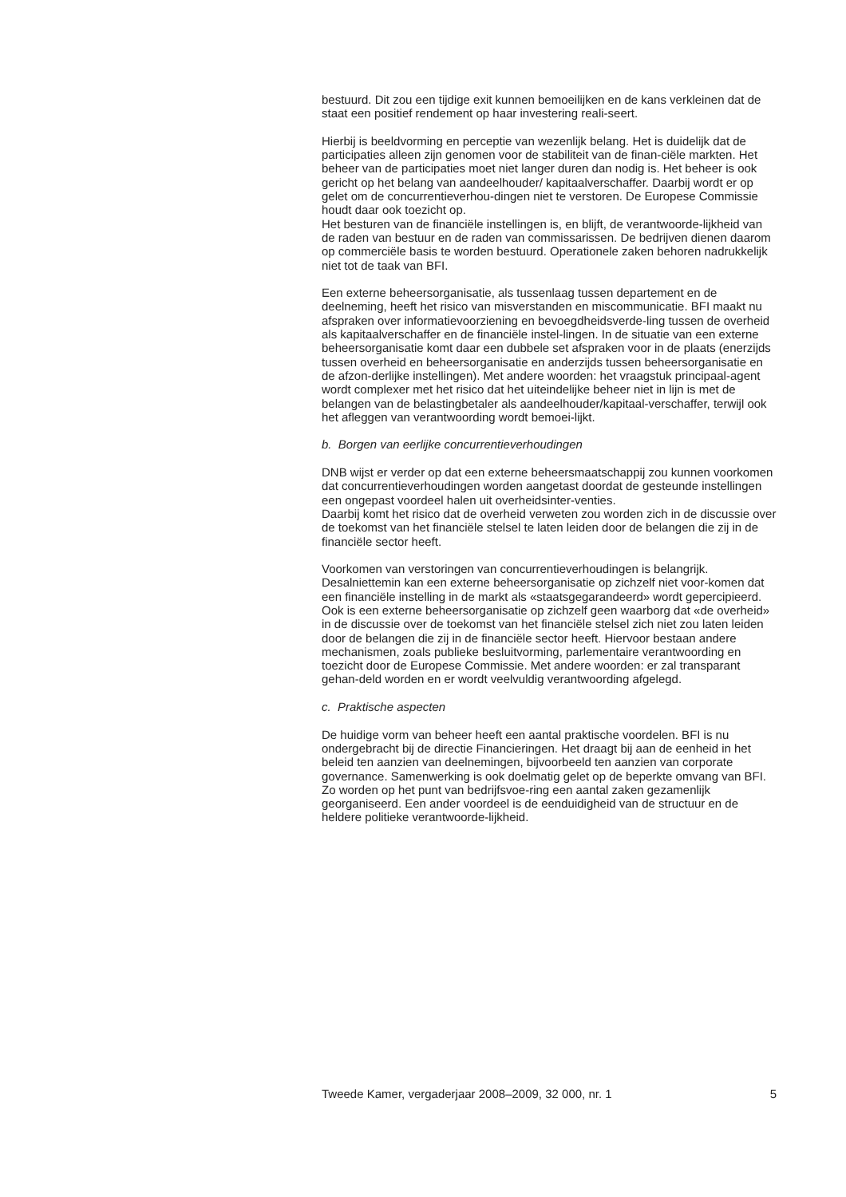bestuurd. Dit zou een tijdige exit kunnen bemoeilijken en de kans verkleinen dat de staat een positief rendement op haar investering reali-seert.
Hierbij is beeldvorming en perceptie van wezenlijk belang. Het is duidelijk dat de participaties alleen zijn genomen voor de stabiliteit van de finan-ciële markten. Het beheer van de participaties moet niet langer duren dan nodig is. Het beheer is ook gericht op het belang van aandeelhouder/ kapitaalverschaffer. Daarbij wordt er op gelet om de concurrentieverhou-dingen niet te verstoren. De Europese Commissie houdt daar ook toezicht op.
Het besturen van de financiële instellingen is, en blijft, de verantwoorde-lijkheid van de raden van bestuur en de raden van commissarissen. De bedrijven dienen daarom op commerciële basis te worden bestuurd. Operationele zaken behoren nadrukkelijk niet tot de taak van BFI.
Een externe beheersorganisatie, als tussenlaag tussen departement en de deelneming, heeft het risico van misverstanden en miscommunicatie. BFI maakt nu afspraken over informatievoorziening en bevoegdheidsverde-ling tussen de overheid als kapitaalverschaffer en de financiële instel-lingen. In de situatie van een externe beheersorganisatie komt daar een dubbele set afspraken voor in de plaats (enerzijds tussen overheid en beheersorganisatie en anderzijds tussen beheersorganisatie en de afzon-derlijke instellingen). Met andere woorden: het vraagstuk principaal-agent wordt complexer met het risico dat het uiteindelijke beheer niet in lijn is met de belangen van de belastingbetaler als aandeelhouder/kapitaal-verschaffer, terwijl ook het afleggen van verantwoording wordt bemoei-lijkt.
b. Borgen van eerlijke concurrentieverhoudingen
DNB wijst er verder op dat een externe beheersmaatschappij zou kunnen voorkomen dat concurrentieverhoudingen worden aangetast doordat de gesteunde instellingen een ongepast voordeel halen uit overheidsinter-venties.
Daarbij komt het risico dat de overheid verweten zou worden zich in de discussie over de toekomst van het financiële stelsel te laten leiden door de belangen die zij in de financiële sector heeft.
Voorkomen van verstoringen van concurrentieverhoudingen is belangrijk. Desalniettemin kan een externe beheersorganisatie op zichzelf niet voor-komen dat een financiële instelling in de markt als «staatsgegarandeerd» wordt gepercipieerd. Ook is een externe beheersorganisatie op zichzelf geen waarborg dat «de overheid» in de discussie over de toekomst van het financiële stelsel zich niet zou laten leiden door de belangen die zij in de financiële sector heeft. Hiervoor bestaan andere mechanismen, zoals publieke besluitvorming, parlementaire verantwoording en toezicht door de Europese Commissie. Met andere woorden: er zal transparant gehan-deld worden en er wordt veelvuldig verantwoording afgelegd.
c. Praktische aspecten
De huidige vorm van beheer heeft een aantal praktische voordelen. BFI is nu ondergebracht bij de directie Financieringen. Het draagt bij aan de eenheid in het beleid ten aanzien van deelnemingen, bijvoorbeeld ten aanzien van corporate governance. Samenwerking is ook doelmatig gelet op de beperkte omvang van BFI. Zo worden op het punt van bedrijfsvoe-ring een aantal zaken gezamenlijk georganiseerd. Een ander voordeel is de eenduidigheid van de structuur en de heldere politieke verantwoorde-lijkheid.
Tweede Kamer, vergaderjaar 2008–2009, 32 000, nr. 1 5